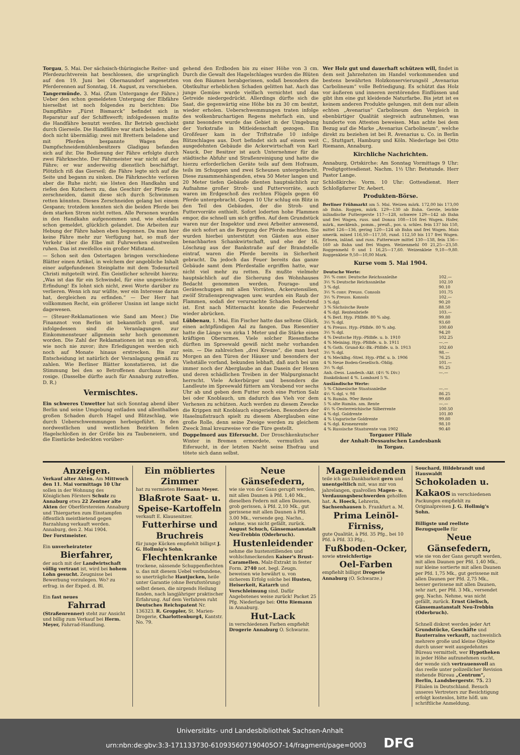Torgau, 5. Mai. Der sächsisch-thüringische Reiter- und Pferdezuchtverein hat beschlossen, die ursprünglich auf den 19. Juni bei Obernaundorf angesetzten Pferderennen auf Sonntag, 14. August, zu verschieben.
Tangermünde. 3. Mai. (Zum Untergange der Fähre.) Ueber den schon gemeldeten Untergang der Elbfähre hierselbst ist noch folgendes zu berichten: Die Dampffähre „Fürst Bismarck“ befindet sich in Reparatur auf der Schiffswerft; infolgedessen mußte die Handfähre benutzt werden. Ihr Betrieb geschieht durch Gierseile. Die Handfähre war stark beladen, aber doch nicht übermäßig; zwei mit Brettern beladene und mit Pferden bespannte Wagen des Dampfschneidemühlenbesitzers Gladigau befanden sich auf ihr. Die Bedienung der Fähre erfolgte durch zwei Fährknechte. Der Fährmeister war nicht auf der Fähre; er war anderweitig dienstlich beschäftigt. Plötzlich riß das Gierseil; die Fähre legte sich auf die Seite und begann zu sinken. Die Fährknechte verloren aber die Ruhe nicht; sie lösten den Handkahn und riefen den Kutschern zu, das Geschirr der Pferde zu zerschneiden, damit diese sich durch Schwimmen retten könnten. Dieses Zerschneiden gelang bei einem Gespann; trotzdem konnten sich die beiden Pferde bei dem starken Strom nicht retten. Alle Personen wurden in den Handkahn aufgenommen und, wie ebenfalls schon gemeldet, glücklich gelandet. Die Arbeiten zur Hebung der Fähre haben eben begonnen. Da man hier keine Fähre mehr zur Verfügung hat, so muß der Verkehr über die Elbe mit Fuhrwerken einstweilen ruhen. Das ist zweifellos ein großer Mißstand.
— Schon seit den Ostertagen bringen verschiedene Blätter einen Artikel, in welchem der angebliche Inhalt einer aufgefundenen Steinplatte mit dem Todesurteil Christi mitgeteilt wird. Ein Geistlicher schreibt hierzu: „Was ist das für ein Schwindel, für eine ungeschickte Erfindung! Es lohnt sich nicht, zwei Worte darüber zu verlieren. Wenn ich nur wüßte, wer ein Interesse daran hat, dergleichen zu erfinden.“ — Der Herr hat vollkommen Recht, ein größerer Unsinn ist lange nicht dagewesen.
— (Steuer-Reklamationen wie Sand am Meer.) Die Finanznot von Berlin ist bekanntlich groß, und infolgedessen sind die Veranlagungen zur Einkommensteuer allgemein sehr hoch genommen worden. Die Zahl der Reklamationen ist nun so groß, wie noch nie zuvor; ihre Erledigungen werden sich noch auf Monate hinaus erstrecken. Bis zur Entscheidung ist natürlich der Veranlagung gemäß zu zahlen. Wie Berliner Blätter konstatieren, ist die Stimmung bei den so Betroffenen durchaus keine rosige. (Dasselbe dürfte auch für Annaburg zutreffen. D. R.)
Vermischtes.
Ein schweres Unwetter hat sich Sonntag abend über Berlin und seine Umgebung entladen und allenthalben großen Schaden durch Hagel und Blitzschlag, wie durch Ueberschwemmungen herbeigeführt. In den nordwestlichen und westlichen Bezirken fielen Hagelschloßen in der Größe bis zu Taubeneiern, und die Eisstücke bedeckten vorüber-
gehend den Erdboden bis zu einer Höhe von 3 cm. Durch die Gewalt des Hagelschlages wurden die Blüten von den Bäumen herabgerissen, sodaß besonders die Obstkultur erheblichen Schaden gelitten hat. Auch das junge Gemüse wurde vielfach vernichtet und das Getreide niedergedrückt. Allerdings dürfte sich die Saat, die gegenwärtig eine Höhe bis zu 30 cm besitzt, wieder erholen. Ueberschwemmungen traten infolge des wolkenbruchartigen Regens mehrfach ein, und ganz besonders wurde das Gebiet in der Umgebung der Yorkstraße in Mitleidenschaft gezogen. Ein Großfeuer kam in der Triftstraße 10 infolge Blitzschlages aus. Dort befindet sich auf einem weit ausgedehnten Gebäude die Ackerwirtschaft von Karl Nauck. Der Besitzer ist auch Unternehmer für die städtische Abfuhr und Straßenreinigung und hatte die hierzu erforderlichen Geräte teils auf dem Hofraum, teils im Schuppen und zwei Scheunen untergebracht. Diese zusammenhängenden, etwa 50 Meter langen und 20 Meter tiefen Gebäude dienten hauptsächlich zur Aufnahme großer Stroh- und Futtervorräte, auch waren im Erdgeschoß des rechten Flügels gegen 60 Pferde untergebracht. Gegen 10 Uhr schlug ein Blitz in den Teil des Gebäudes, der die Stroh- und Futtervorräte enthielt. Sofort loderten hohe Flammen empor, die schnell um sich griffen. Auf dem Grundstück waren nur der Inspektor und zwei Arbeiter anwesend, die sich sofort an die Bergung der Pferde machten. Sie wurden hierbei unterstützt von Gästen aus einer benachbarten Schankwirtschaft, und ehe der 16. Löschzug aus der Bankstraße auf der Brandstelle eintraf, waren die Pferde bereits in Sicherheit gebracht. Da jedoch das Feuer bereits das ganze Gebäude samt dem Pferdestalle ergriffen hatte, war nicht viel mehr zu retten. Es mußte vielmehr hauptsächlich auf die Sicherung des Wohnhauses Bedacht genommen werden. Fourage- und Geräteschuppen mit allen Vorräten, Ackerutensilien, zwölf Straßensprengwagen usw. wurden ein Raub der Flammen, sodaß der verursachte Schaden bedeutend ist. Erst nach Mitternacht konnte die Feuerwehr wieder abrücken.
Lübbenau, 1. Mai. Ein Fischer hatte das seltene Glück, einen achtpfündigen Aal zu fangen. Das Riesentier hatte die Länge von zirka 1 Meter und die Stärke eines kräftigen Oberarmes. Viele solcher Riesenfische dürften im Spreewald gewiß nicht mehr vorhanden sein. — Die zahlreichen „drei Kreuze“, die man heut Morgen an den Türen der Häuser und besonders der Viehställe vorfand, bekunden lebhaft, daß auch bei uns immer noch der Aberglaube an das Dasein der Hexen und deren schädlichen Treiben in der Walpurgisnacht herrscht. Viele Ackerbürger und besonders die Landleute im Spreewald füttern am Vorabend vor sechs Uhr ab und geben dem Futter noch eine Portion Salz bei oder Knoblauch, um dadurch das Vieh vor dem Verhexen zu schützen. Auch werden zu diesem Zwecke die Krippen mit Knoblauch eingerieben. Besonders der Haselnußstrauch spielt zu diesem Aberglauben eine große Rolle, denn seine Zweige werden zu gleichem Zweck 3mal kreuzweise vor die Türe gestellt.
Doppelmord aus Eifersucht. Der Droschkenkutscher Winter in Bremen ermordete, vermutlich aus Eifersucht, in der letzten Nacht seine Ehefrau und tötete sich dann selbst.
Wer Holz gut und dauerhaft schützen will, findet in dem seit Jahrzehnten im Handel vorkommenden und bestens bewährten Holzkonservierungsöl „Avenarius Carbolineum“ volle Befriedigung. Es schützt das Holz vor äußeren und inneren zerstörenden Einflüssen und gibt ihm eine gut kleidende Naturfarbe. Bis jetzt ist es keinem anderen Produkte gelungen, mit dem nur allein echten „Avenarius“ Carbolineum den Vergleich in ebenbürtiger Qualität siegreich aufzunehmen, was hunderte von Attesten beweisen. Man achte bei dem Bezug auf die Marke „Avenarius Carbolineum“, welche direkt zu beziehen ist bei R. Avenarius u. Co. in Berlin C., Stuttgart, Hamburg und Köln. Niederlage bei Otto Riemann, Annaburg.
Kirchliche Nachrichten.
Annaburg, Ortskirche: Am Sonntag Vormittags 9 Uhr: Predigtgottesdienst. Nachm. 1½ Uhr: Betstunde. Herr Pastor Lange.
Schloßkirche: Vorm. 10 Uhr: Gottesdienst. Herr Schloßpfarrer Dr. Aebert.
Produkten-Börse.
Berliner Frühmarkt am 5. Mai. Weizen märk. 172,00 bis 173,00 ab Bahn. Roggen, märk. 129—130 ab Bahn. Gerste, leichte inländische Futtergerste 117—128, schwere 129—142 ab Bahn und frei Wagen, russ. und Donau 108—116 frei Wagen. Hafer, märk., mecklenb., pomm., preuß., pos. u. schles. fein 137 bis 150, mittel 126—136, gering 120—124 ab Bahn und frei Wagen. Mais amerik. mixed 116,50—117,50, rund. 112,50 bis 117 frei Wagen. Erbsen, inländ. und russ. Futterware mittel 130—138, fein 136—160 ab Bahn und frei Wagen. Weizenmehl 00 21,25—23,50. Roggenmehl 0 und 1 16,25—17,60. Weizenkleie 9,10—9,80. Roggenkleie 9,50—10,00 Mark.
Kurse vom 5. Mai 1904.
| Deutsche Werte: | |
| --- | --- |
| 3½ % conv. Deutsche Reichsanleihe | 102.— |
| 3½ % Deutsche Reichsanleihe | 102.10 |
| 3 % dgl. | 90.10 |
| 3½ % conv. Preuss. Consols | 101.75 |
| 3½ % Preuss. Konsols | 102.— |
| 3 % dgl. | 90.20 |
| 3 % Sächsische Rente | 88.50 |
| 4 % dgl. Rentenbriefe | 103.— |
| 4 % Berl. Hyp. Pfdbfe. 80 % abg. | 99.80 |
| 3½ % dgl. | 93.60 |
| 4 % Preuss. Hyp.-Pfdbfe. 80 % abg. | 100.60 |
| 3½ % dgl. | 94.20 |
| 4 % Deutsche Hyp.-Pfdbfe. u. b. 1910 | 102.25 |
| 4 % Meining. Hyp.-Pfdbfe. u. b. 1911 | —.— |
| 4 % Goth. Grund-Kr.-Bk.-Pfdbfe. u. b. 1913 | 102.60 |
| 3½ % dgl. | 98.— |
| 4 % Mecklbg.-Strel. Hyp.-Pfbf. u. b. 1906 | 76.25 |
| 4 % Neue Boden-Gesellsch.-Oblig. | 101.— |
| 3½ % dgl. | 95.25 |
| Anh.-Dess. Landesb.-Akt. (4½ % Div.) | —.— |
| Bankdiskont 4 %. Lombard 5 %. | |
| Ausländische Werte: | |
| 5 % Chinesische Staatsanleihe | —.— |
| 4½ % dgl. v. 98 | 86.25 |
| 4 % Rumän. 90er Rente | 99.60 |
| 5 % alte Rumän. am. Rente | —.— |
| 4½ % Oesterreichische Silberrente | 100.50 |
| 4 % dgl. Goldrente | 101.80 |
| 4 % Ungarische Goldrente | 99.80 |
| 4 % dgl. Kronenrente | 98.10 |
| 4 % Russische Staatsrente von 1902 | 90.40 |
Torgauer Filiale
der Anhalt-Dessauischen Landesbank
in Torgau.
Anzeigen.
Verkauf alter Akten. Am Mittwoch den 11. Mai vormittags 10 Uhr sollen in der Wohnung des Königlichen Försters Schulz zu Annaburg etwa 22 Zentner alte Akten der Oberförstereien Annaburg und Thiergarten zum Einstampfen öffentlich meistbietend gegen Barzahlung verkauft werden.
Annaburg, den 2. Mai 1904.
Der Forstmeister.
Ein unverheirateter
Bierfahrer,
der auch mit der Landwirtschaft völlig vertraut ist, wird bei hohem Lohn gesucht. Zeugnisse bei Bewerbung vorzulegen. Wo? zu erfrag. in der Exped. d. Bl.
Ein fast neues
Fahrrad
(Straßenrenner) steht zur Ansicht und billig zum Verkauf bei Herm. Meyer, Fahrrad-Handlung.
Ein möbliertes Zimmer
hat zu vermieten Hermann Meyer.
Blaßrote Saat- u. Speise-Kartoffeln
verkauft E. Klausenitzer.
Futterhirse und Bruchreis
für junge Kücken empfiehlt billigst J. G. Hollmig's Sohn.
Flechtenkranke
trockene, nässende Schuppenflechten u. das mit diesem Uebel verbundene, so unerträgliche Hautjucken, heile unter Garantie (ohne Berufsstörung) selbst denen, die nirgends Heilung fanden, nach langjähriger praktischer Erfahrung. Auf dem Verfahren ruht Deutsches Reichspatent Nr. 136323. R. Groppler, St. Marien-Drogerie, Charlottenburg4, Kantstr. No. 79.
Neue Gänsefedern,
wie sie von der Gans gerupft werden, mit allen Daunen à Pfd. 1,40 Mk., dieselben Federn mit allen Daunen, grob gerissen, à Pfd. 2,10 Mk., gut gerissene mit allen Daunen à Pfd. 3.00 Mk., versende geg. Nachn., nehme, was nicht gefällt, zurück. August Schuch, Gänsemastanstalt Neu-Trebbin (Oderbruch).
Hustenleidender
nehme die hustenstillenden und wohlschmeckenden Kaiser's Brust-Caramellen. Malz-Extrakt in fester Form. 2740 not. begl. Zeugn. beweisen wie bewährt u. von sicherem Erfolg solche bei Husten, Heiserkeit, Katarrh und Verschleimung sind. Dafür Angebotenes weise zurück! Packet 25 Pfg. Niederlage bei: Otto Riemann in Annaburg.
Hut-Lack
in verschiedenen Farben empfiehlt Drogerie Annaburg O. Schwarze.
Magenleidenden
teile ich aus Dankbarkeit gern und unentgeltlich mit, was mir von jahrelangen, qualvollen Magen- u. Verdauungsbeschwerden geholfen hat. A. Hoeck, Lehrerin, Sachsenhausen b. Frankfurt a. M.
Prima Leinöl-Firniss,
gute Qualität, à Pfd. 35 Pfg., bei 10 Pfd. à Pfd. 33 Pfg.,
Fußboden-Ocker,
sowie streichfertige
Oel-Farben
empfiehlt billigst Drogerie Annaburg (O. Schwarze.)
Souchard, Hildebrandt und Hauswaldt Schokoladen u. Kakaos in verschiedenen Packungen empfiehlt zu Originalpreisen J. G. Hollmig's Sohn.
Billigste und reellste Bezugsquelle für
Neue Gänsefedern,
wie sie von der Gans gerupft werden, mit allen Daunen per Pfd. 1,40 Mk., nur kleine sortierte mit allen Daunen per Pfd. 1,75 Mk., gut gerissene mit allen Daunen per Pfd. 2,75 Mk., besser gerissene mit allen Daunen, sehr zart, per Pfd. 3 Mk., versendet geg. Nachn. Nehme, was nicht gefällt, zurück. Ernst Gielisch, Gänsemastanstalt Neu-Trebbin (Oderbruch).
Schnell diskret werden jeder Art Grundstücke, Geschäfte und Bauterrains verkauft, nachweislich mehrere große und kleine Objekte durch unser weit ausgedehntes Büreau vermittelt, wer Hypotheken in jeder Höhe aufzunehmen sucht, der wende sich vertrauensvoll an das reelle unter polizeilicher Revision stehende Büreau „Centrum“, Berlin, Landsbergerstr. 75. 23 Filialen in Deutschland. Besuch unseres Vertreters zur Besichtigung erfolgt kostenlos, bitte höfl. um schriftliche Anmeldung.
Universitäts- und Landesbibliothek Sachsen-Anhalt
urn:nbn:de:gbv:3:3-171133730-610935607190405O7-14/fragment/page=0003 DFG